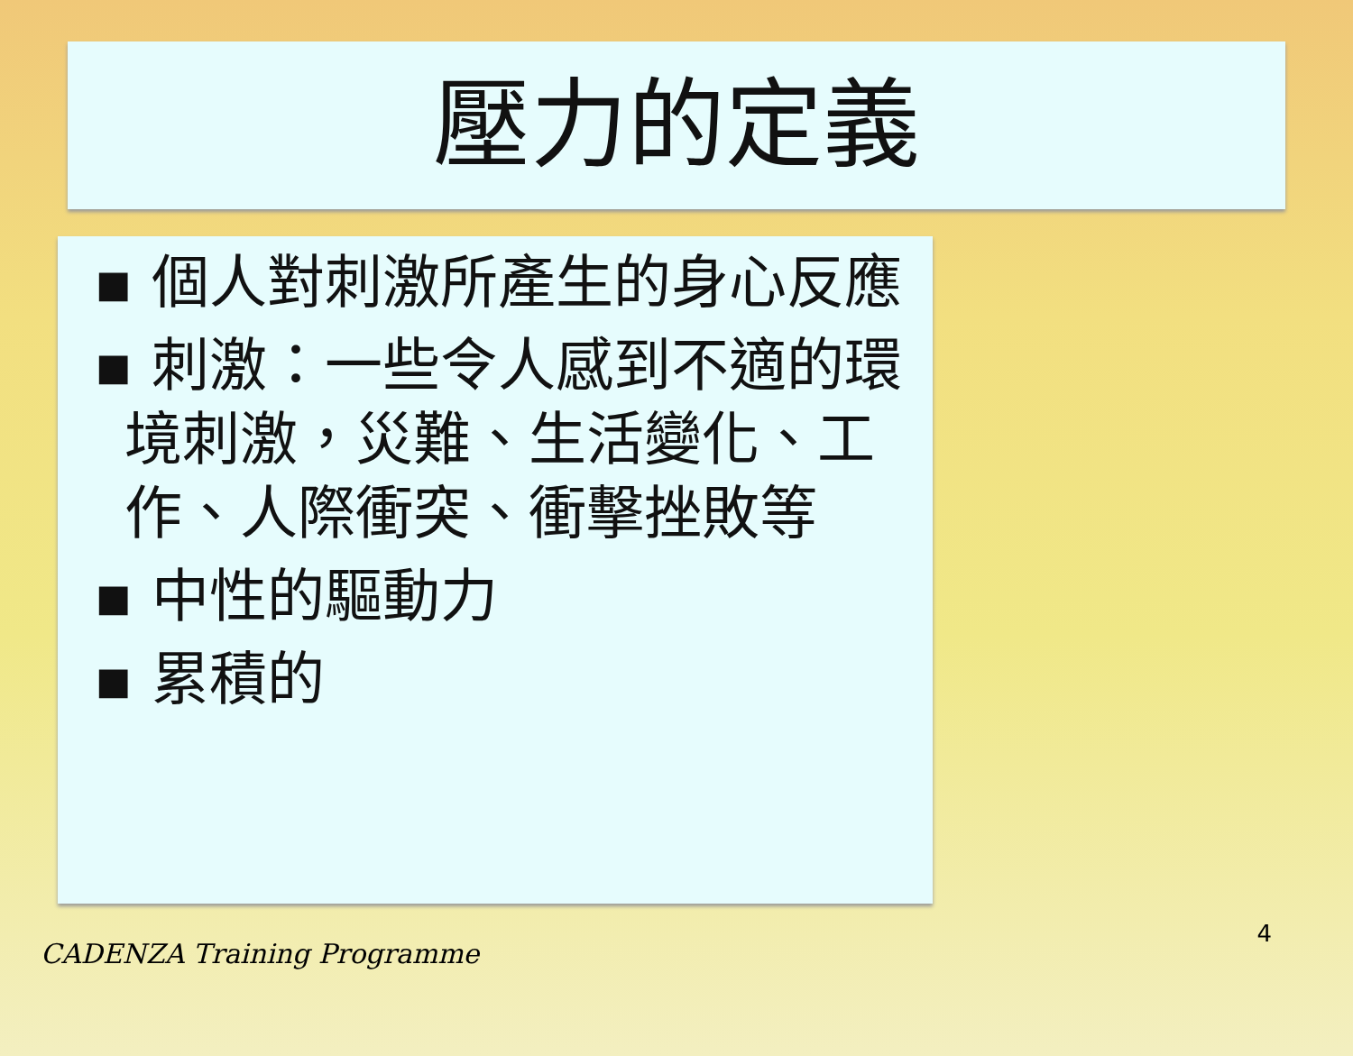壓力的定義
▪ 個人對刺激所產生的身心反應
▪ 刺激：一些令人感到不適的環境刺激，災難、生活變化、工作、人際衝突、衝擊挫敗等
▪ 中性的驅動力
▪ 累積的
CADENZA Training Programme 4